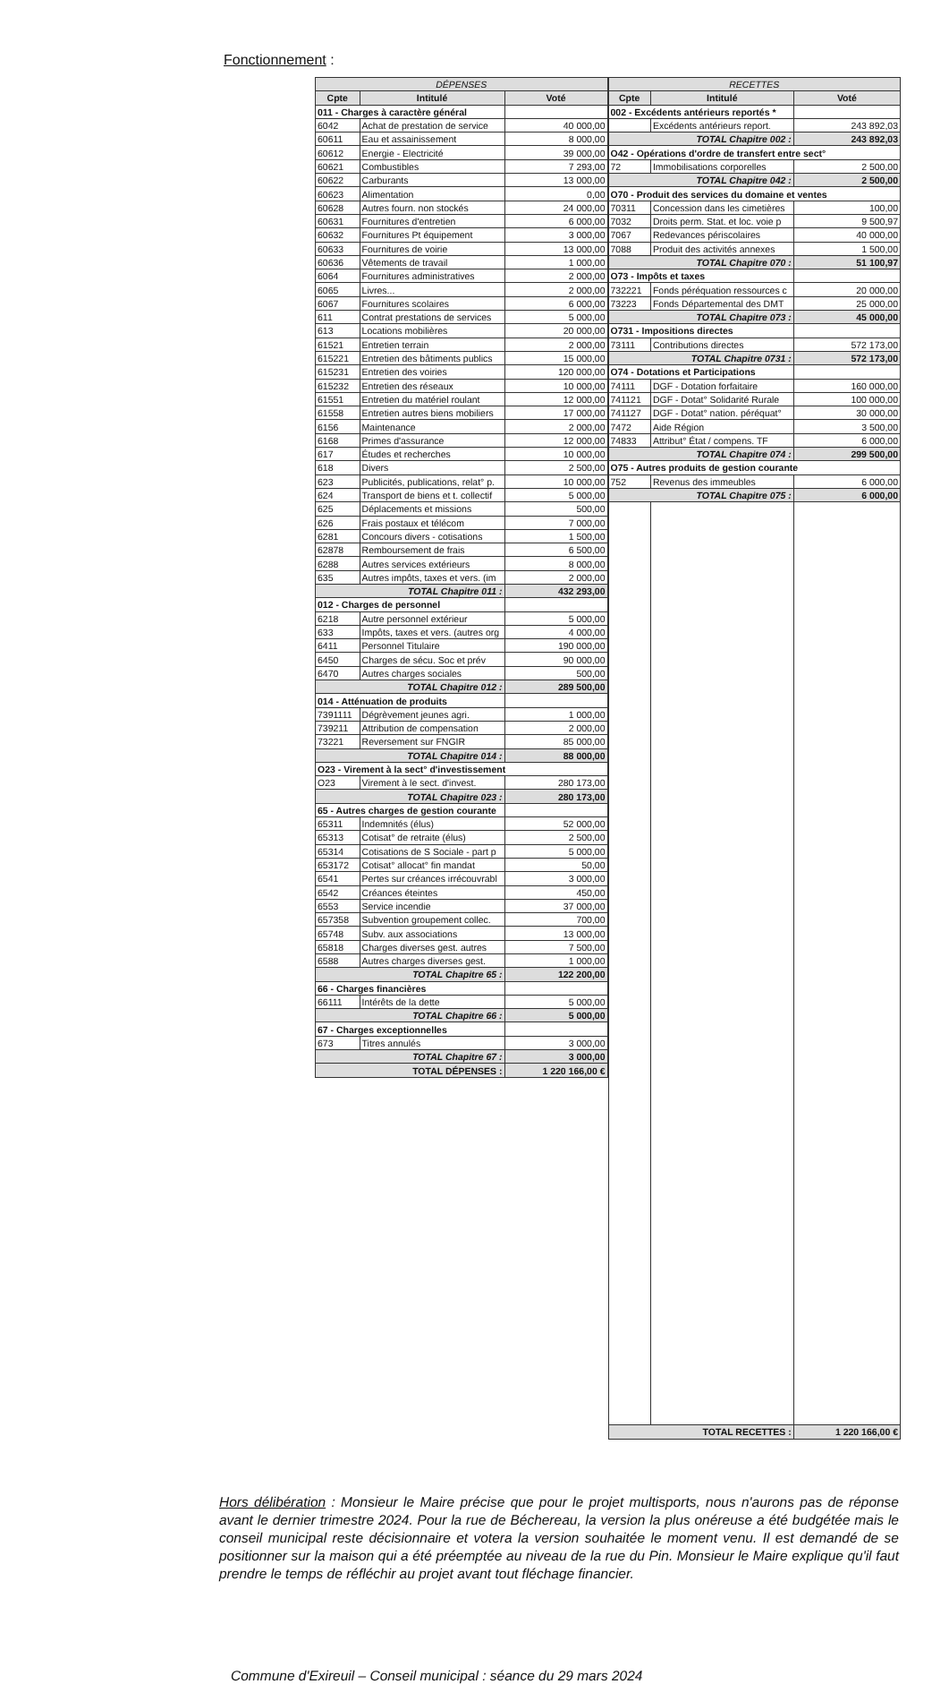Fonctionnement :
| DÉPENSES | | |
| --- | --- | --- |
| Cpte | Intitulé | Voté |
| 011 - Charges à caractère général | | |
| 6042 | Achat de prestation de service | 40 000,00 |
| 60611 | Eau et assainissement | 8 000,00 |
| 60612 | Energie - Electricité | 39 000,00 |
| 60621 | Combustibles | 7 293,00 |
| 60622 | Carburants | 13 000,00 |
| 60623 | Alimentation | 0,00 |
| 60628 | Autres fourn. non stockés | 24 000,00 |
| 60631 | Fournitures d'entretien | 6 000,00 |
| 60632 | Fournitures Pt équipement | 3 000,00 |
| 60633 | Fournitures de voirie | 13 000,00 |
| 60636 | Vêtements de travail | 1 000,00 |
| 6064 | Fournitures administratives | 2 000,00 |
| 6065 | Livres... | 2 000,00 |
| 6067 | Fournitures scolaires | 6 000,00 |
| 611 | Contrat prestations de services | 5 000,00 |
| 613 | Locations mobilières | 20 000,00 |
| 61521 | Entretien terrain | 2 000,00 |
| 615221 | Entretien des bâtiments publics | 15 000,00 |
| 615231 | Entretien des voiries | 120 000,00 |
| 615232 | Entretien des réseaux | 10 000,00 |
| 61551 | Entretien du matériel roulant | 12 000,00 |
| 61558 | Entretien autres biens mobiliers | 17 000,00 |
| 6156 | Maintenance | 2 000,00 |
| 6168 | Primes d'assurance | 12 000,00 |
| 617 | Études et recherches | 10 000,00 |
| 618 | Divers | 2 500,00 |
| 623 | Publicités, publications, relat° p. | 10 000,00 |
| 624 | Transport de biens et t. collectif | 5 000,00 |
| 625 | Déplacements et missions | 500,00 |
| 626 | Frais postaux et télécom | 7 000,00 |
| 6281 | Concours divers - cotisations | 1 500,00 |
| 62878 | Remboursement de frais | 6 500,00 |
| 6288 | Autres services extérieurs | 8 000,00 |
| 635 | Autres impôts, taxes et vers. (im | 2 000,00 |
| TOTAL Chapitre 011 : | | 432 293,00 |
| 012 - Charges de personnel | | |
| 6218 | Autre personnel extérieur | 5 000,00 |
| 633 | Impôts, taxes et vers. (autres org | 4 000,00 |
| 6411 | Personnel Titulaire | 190 000,00 |
| 6450 | Charges de sécu. Soc et prév | 90 000,00 |
| 6470 | Autres charges sociales | 500,00 |
| TOTAL Chapitre 012 : | | 289 500,00 |
| 014 - Atténuation de produits | | |
| 7391111 | Dégrèvement jeunes agri. | 1 000,00 |
| 739211 | Attribution de compensation | 2 000,00 |
| 73221 | Reversement sur FNGIR | 85 000,00 |
| TOTAL Chapitre 014 : | | 88 000,00 |
| O23 - Virement à la sect° d'investissement | | |
| O23 | Virement à le sect. d'invest. | 280 173,00 |
| TOTAL Chapitre 023 : | | 280 173,00 |
| 65 - Autres charges de gestion courante | | |
| 65311 | Indemnités (élus) | 52 000,00 |
| 65313 | Cotisat° de retraite (élus) | 2 500,00 |
| 65314 | Cotisations de S Sociale - part p | 5 000,00 |
| 653172 | Cotisat° allocat° fin mandat | 50,00 |
| 6541 | Pertes sur créances irrécouvrabl | 3 000,00 |
| 6542 | Créances éteintes | 450,00 |
| 6553 | Service incendie | 37 000,00 |
| 657358 | Subvention groupement collec. | 700,00 |
| 65748 | Subv. aux associations | 13 000,00 |
| 65818 | Charges diverses gest. autres | 7 500,00 |
| 6588 | Autres charges diverses gest. | 1 000,00 |
| TOTAL Chapitre 65 : | | 122 200,00 |
| 66 - Charges financières | | |
| 66111 | Intérêts de la dette | 5 000,00 |
| TOTAL Chapitre 66 : | | 5 000,00 |
| 67 - Charges exceptionnelles | | |
| 673 | Titres annulés | 3 000,00 |
| TOTAL Chapitre 67 : | | 3 000,00 |
| TOTAL DÉPENSES : | | 1 220 166,00 € |
| RECETTES | | |
| --- | --- | --- |
| Cpte | Intitulé | Voté |
| 002 - Excédents antérieurs reportés * | | |
| | Excédents antérieurs report. | 243 892,03 |
| TOTAL Chapitre 002 : | | 243 892,03 |
| O42 - Opérations d'ordre de transfert entre sect° | | |
| 72 | Immobilisations corporelles | 2 500,00 |
| TOTAL Chapitre 042 : | | 2 500,00 |
| O70 - Produit des services du domaine et ventes | | |
| 70311 | Concession dans les cimetières | 100,00 |
| 7032 | Droits perm. Stat. et loc. voie p | 9 500,97 |
| 7067 | Redevances périscolaires | 40 000,00 |
| 7088 | Produit des activités annexes | 1 500,00 |
| TOTAL Chapitre 070 : | | 51 100,97 |
| O73 - Impôts et taxes | | |
| 732221 | Fonds péréquation ressources c | 20 000,00 |
| 73223 | Fonds Départemental des DMT | 25 000,00 |
| TOTAL Chapitre 073 : | | 45 000,00 |
| O731 - Impositions directes | | |
| 73111 | Contributions directes | 572 173,00 |
| TOTAL Chapitre 0731 : | | 572 173,00 |
| O74 - Dotations et Participations | | |
| 74111 | DGF - Dotation forfaitaire | 160 000,00 |
| 741121 | DGF - Dotat° Solidarité Rurale | 100 000,00 |
| 741127 | DGF - Dotat° nation. péréquat° | 30 000,00 |
| 7472 | Aide Région | 3 500,00 |
| 74833 | Attribut° État / compens. TF | 6 000,00 |
| TOTAL Chapitre 074 : | | 299 500,00 |
| O75 - Autres produits de gestion courante | | |
| 752 | Revenus des immeubles | 6 000,00 |
| TOTAL Chapitre 075 : | | 6 000,00 |
| TOTAL RECETTES : | | 1 220 166,00 € |
Hors délibération : Monsieur le Maire précise que pour le projet multisports, nous n'aurons pas de réponse avant le dernier trimestre 2024. Pour la rue de Béchereau, la version la plus onéreuse a été budgétée mais le conseil municipal reste décisionnaire et votera la version souhaitée le moment venu. Il est demandé de se positionner sur la maison qui a été préemptée au niveau de la rue du Pin. Monsieur le Maire explique qu'il faut prendre le temps de réfléchir au projet avant tout fléchage financier.
Commune d'Exireuil – Conseil municipal : séance du 29 mars 2024